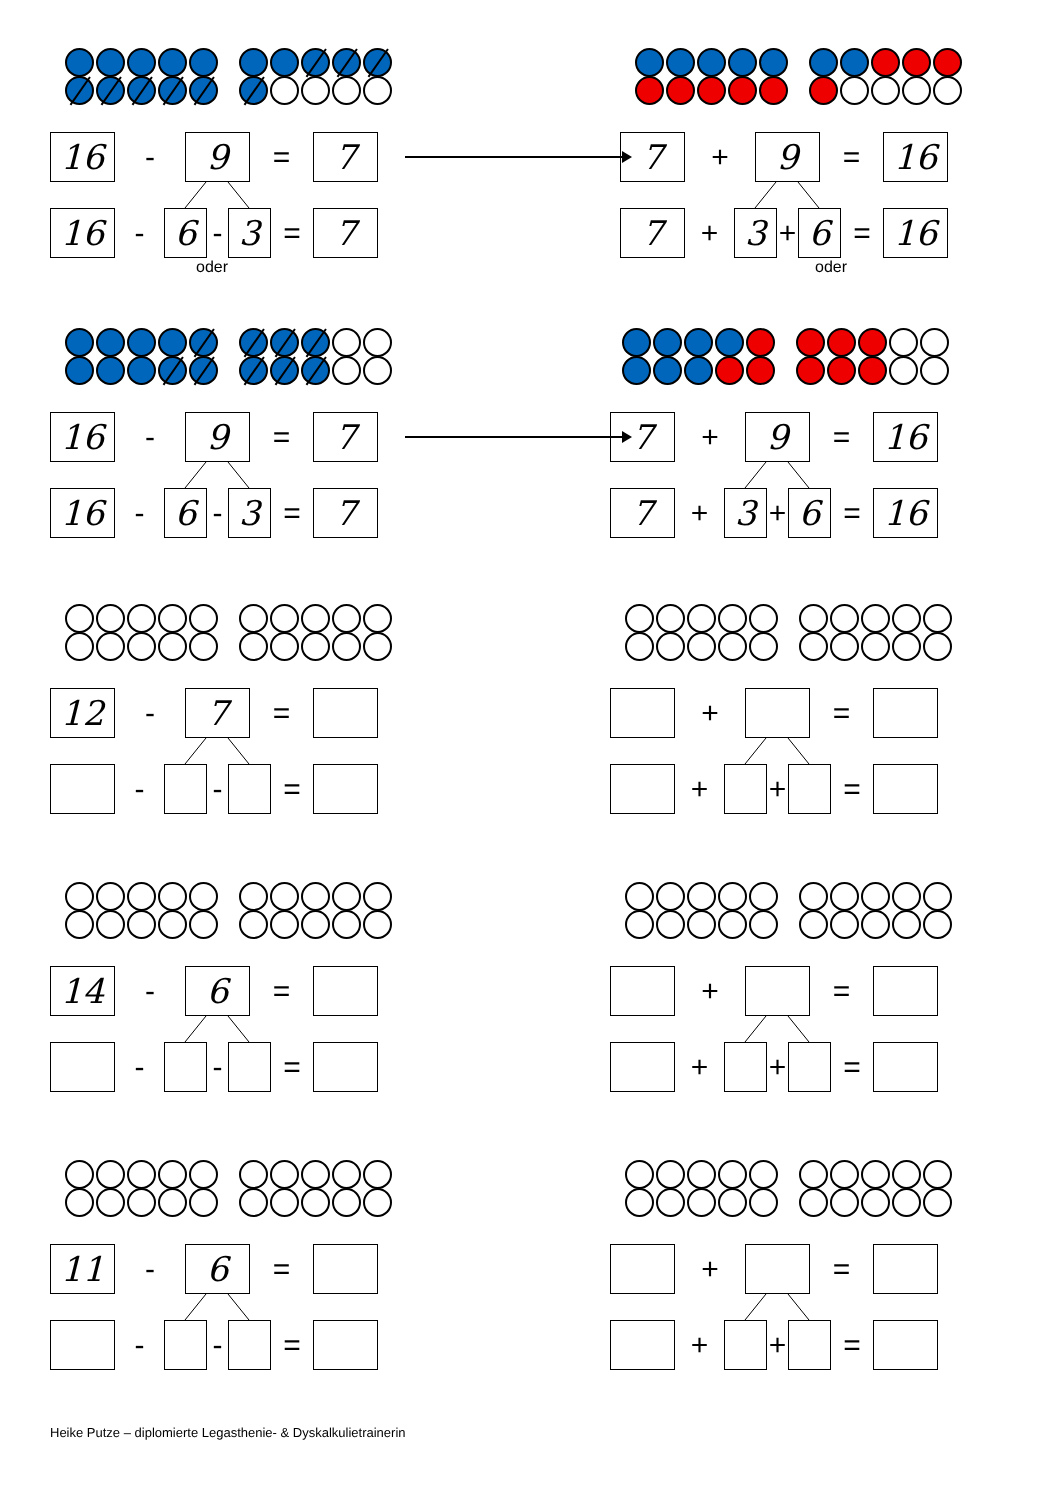16
-
9
=
7
16
-
6
-
3
=
7
7
+
9
=
16
7
+
3
+
6
=
16
oder oder
16
-
9
=
7
16
-
6
-
3
=
7
7
+
9
=
16
7
+
3
+
6
=
16
12
-
7
=
- - =
+ =
+ + =
14
-
6
=
- - =
+ =
+ + =
11
-
6
=
- - =
+ =
+ + =
Heike Putze – diplomierte Legasthenie- & Dyskalkulietrainerin